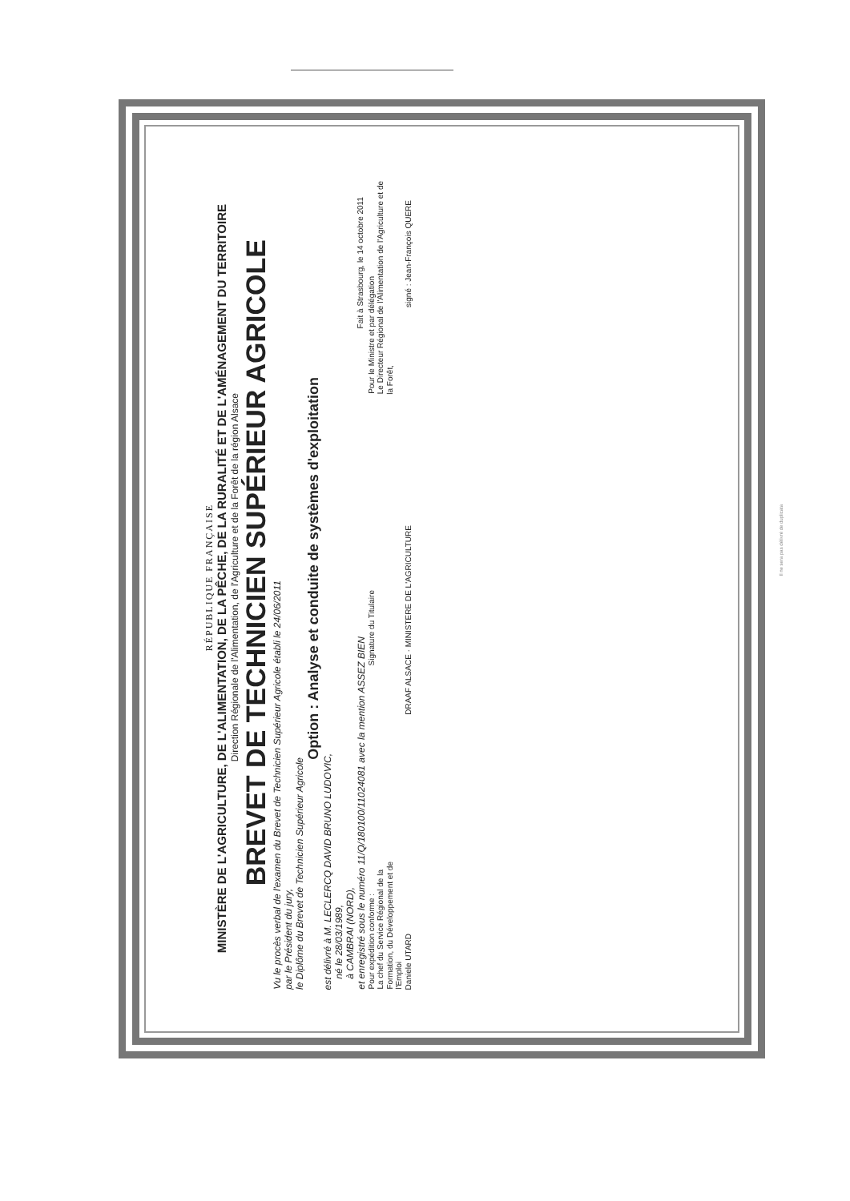RÉPUBLIQUE FRANÇAISE
MINISTÈRE DE L'AGRICULTURE, DE L'ALIMENTATION, DE LA PÊCHE, DE LA RURALITÉ ET DE L'AMÉNAGEMENT DU TERRITOIRE
Direction Régionale de l'Alimentation, de l'Agriculture et de la Forêt de la région Alsace
BREVET DE TECHNICIEN SUPÉRIEUR AGRICOLE
Vu le procès verbal de l'examen du Brevet de Technicien Supérieur Agricole établi le 24/06/2011
par le Président du jury,
le Diplôme du Brevet de Technicien Supérieur Agricole
Option : Analyse et conduite de systèmes d'exploitation
est délivré à M. LECLERCQ DAVID BRUNO LUDOVIC,
né le 28/03/1989,
à CAMBRAI (NORD),
et enregistré sous le numéro 11/Q/180100/11024081 avec la mention ASSEZ BIEN Fait à Strasbourg, le 14 octobre 2011
Pour expédition conforme :
La chef du Service Régional de la
Formation, du Développement et de
l'Emploi
Signature du Titulaire
Pour le Ministre et par délégation
Le Directeur Régional de l'Alimentation de l'Agriculture et de
la Forêt,
Daniele UTARD DRAAF ALSACE · MINISTERE DE L'AGRICULTURE signé : Jean-François QUERE
Il ne sera pas délivré de duplicata